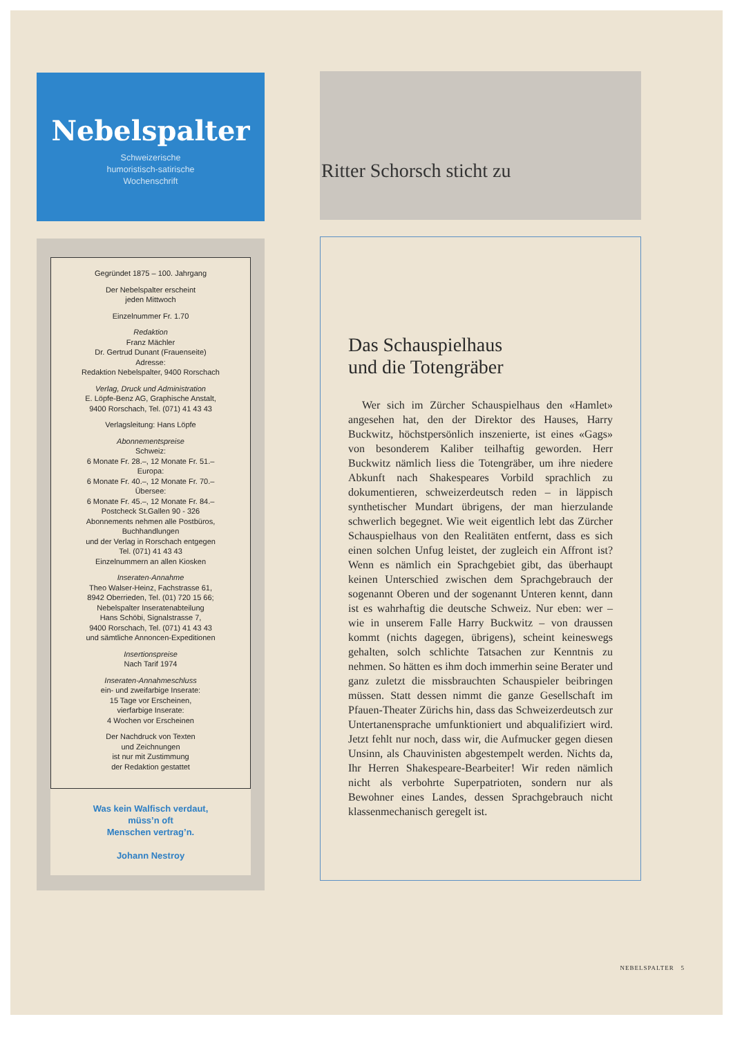Nebelspalter
Schweizerische
humoristisch-satirische
Wochenschrift
Gegründet 1875 – 100. Jahrgang
Der Nebelspalter erscheint
jeden Mittwoch
Einzelnummer Fr. 1.70
Redaktion
Franz Mächler
Dr. Gertrud Dunant (Frauenseite)
Adresse:
Redaktion Nebelspalter, 9400 Rorschach
Verlag, Druck und Administration
E. Löpfe-Benz AG, Graphische Anstalt,
9400 Rorschach, Tel. (071) 41 43 43
Verlagsleitung: Hans Löpfe
Abonnementspreise
Schweiz:
6 Monate Fr. 28.–, 12 Monate Fr. 51.–
Europa:
6 Monate Fr. 40.–, 12 Monate Fr. 70.–
Übersee:
6 Monate Fr. 45.–, 12 Monate Fr. 84.–
Postcheck St.Gallen 90 - 326
Abonnements nehmen alle Postbüros,
Buchhandlungen
und der Verlag in Rorschach entgegen
Tel. (071) 41 43 43
Einzelnummern an allen Kiosken
Inseraten-Annahme
Theo Walser-Heinz, Fachstrasse 61,
8942 Oberrieden, Tel. (01) 720 15 66;
Nebelspalter Inseratenabteilung
Hans Schöbi, Signalstrasse 7,
9400 Rorschach, Tel. (071) 41 43 43
und sämtliche Annoncen-Expeditionen
Insertionspreise
Nach Tarif 1974
Inseraten-Annahmeschluss
ein- und zweifarbige Inserate:
15 Tage vor Erscheinen,
vierfarbige Inserate:
4 Wochen vor Erscheinen
Der Nachdruck von Texten
und Zeichnungen
ist nur mit Zustimmung
der Redaktion gestattet
Was kein Walfisch verdaut,
müss’n oft
Menschen vertrag’n.
Johann Nestroy
Ritter Schorsch sticht zu
Das Schauspielhaus
und die Totengräber
Wer sich im Zürcher Schauspielhaus den «Hamlet» angesehen hat, den der Direktor des Hauses, Harry Buckwitz, höchstpersönlich inszenierte, ist eines «Gags» von besonderem Kaliber teilhaftig geworden. Herr Buckwitz nämlich liess die Totengräber, um ihre niedere Abkunft nach Shakespeares Vorbild sprachlich zu dokumentieren, schweizerdeutsch reden – in läppisch synthetischer Mundart übrigens, der man hierzulande schwerlich begegnet. Wie weit eigentlich lebt das Zürcher Schauspielhaus von den Realitäten entfernt, dass es sich einen solchen Unfug leistet, der zugleich ein Affront ist? Wenn es nämlich ein Sprachgebiet gibt, das überhaupt keinen Unterschied zwischen dem Sprachgebrauch der sogenannt Oberen und der sogenannt Unteren kennt, dann ist es wahrhaftig die deutsche Schweiz. Nur eben: wer – wie in unserem Falle Harry Buckwitz – von draussen kommt (nichts dagegen, übrigens), scheint keineswegs gehalten, solch schlichte Tatsachen zur Kenntnis zu nehmen. So hätten es ihm doch immerhin seine Berater und ganz zuletzt die missbrauchten Schauspieler beibringen müssen. Statt dessen nimmt die ganze Gesellschaft im Pfauen-Theater Zürichs hin, dass das Schweizerdeutsch zur Untertanensprache umfunktioniert und abqualifiziert wird. Jetzt fehlt nur noch, dass wir, die Aufmucker gegen diesen Unsinn, als Chauvinisten abgestempelt werden. Nichts da, Ihr Herren Shakespeare-Bearbeiter! Wir reden nämlich nicht als verbohrte Superpatrioten, sondern nur als Bewohner eines Landes, dessen Sprachgebrauch nicht klassenmechanisch geregelt ist.
NEBELSPALTER 5